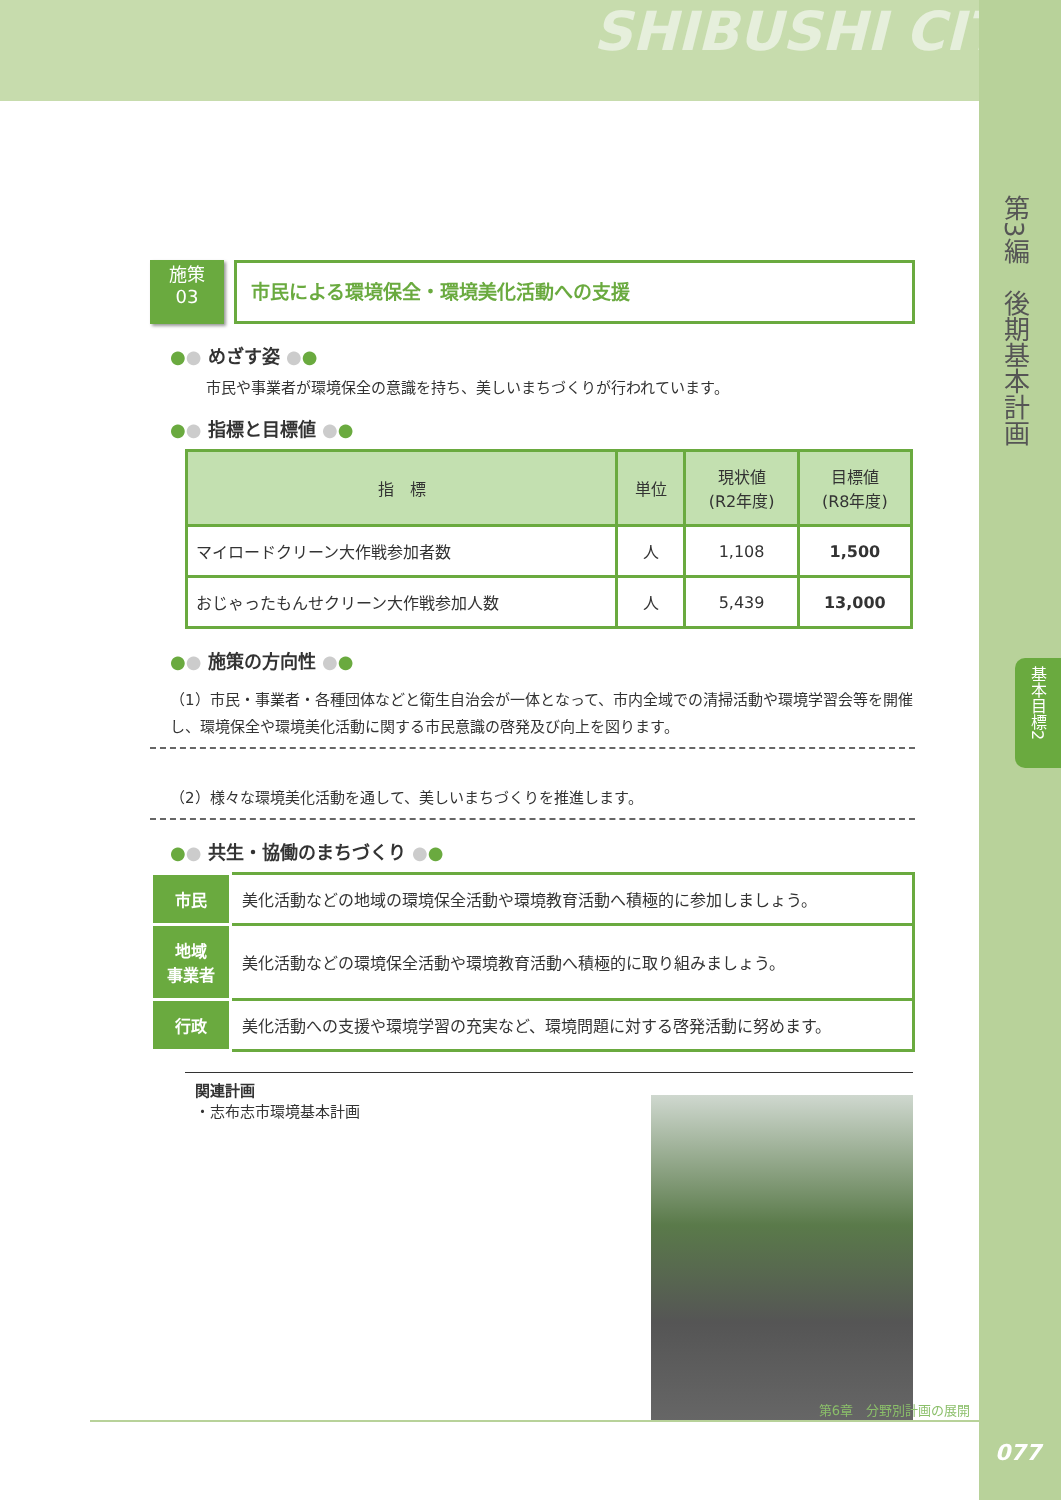SHIBUSHI CITY
第3編　後期基本計画
基本目標2
施策
03
市民による環境保全・環境美化活動への支援
●● めざす姿 ●●
市民や事業者が環境保全の意識を持ち、美しいまちづくりが行われています。
●● 指標と目標値 ●●
| 指 標 | 単位 | 現状値 (R2年度) | 目標値 (R8年度) |
| --- | --- | --- | --- |
| マイロードクリーン大作戦参加者数 | 人 | 1,108 | 1,500 |
| おじゃったもんせクリーン大作戦参加人数 | 人 | 5,439 | 13,000 |
●● 施策の方向性 ●●
（1）市民・事業者・各種団体などと衛生自治会が一体となって、市内全域での清掃活動や環境学習会等を開催し、環境保全や環境美化活動に関する市民意識の啓発及び向上を図ります。
（2）様々な環境美化活動を通して、美しいまちづくりを推進します。
●● 共生・協働のまちづくり ●●
| 市民 | 美化活動などの地域の環境保全活動や環境教育活動へ積極的に参加しましょう。 |
| 地域 事業者 | 美化活動などの環境保全活動や環境教育活動へ積極的に取り組みましょう。 |
| 行政 | 美化活動への支援や環境学習の充実など、環境問題に対する啓発活動に努めます。 |
関連計画
・志布志市環境基本計画
第6章　分野別計画の展開
077